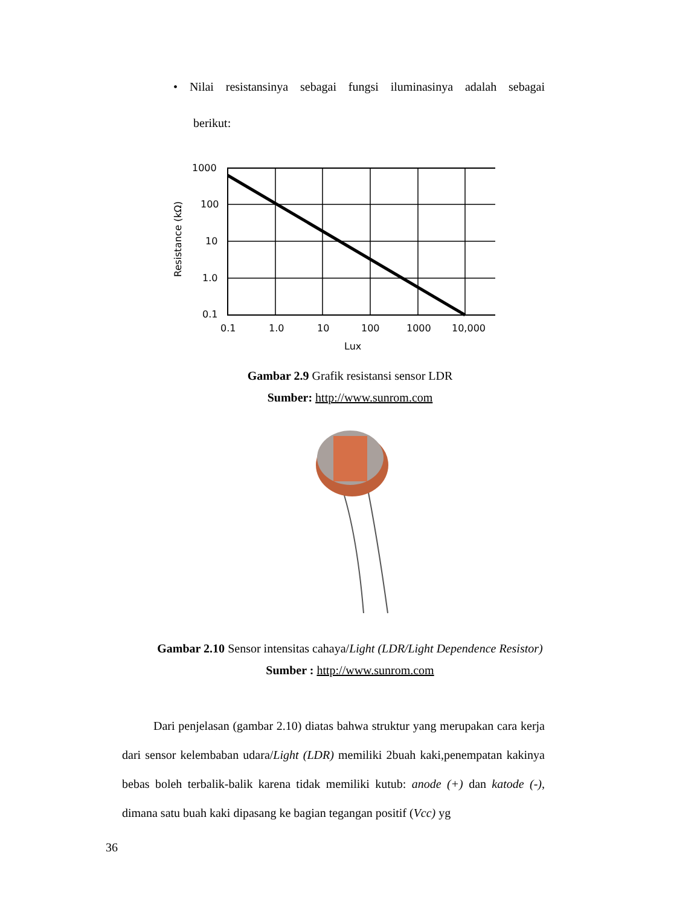• Nilai resistansinya sebagai fungsi iluminasinya adalah sebagai
berikut:
1000
100
10
1.0
0.1
0.1
1.0
10
100
1000
10,000
Lux
Resistance (kΩ)
Gambar 2.9 Grafik resistansi sensor LDR
Sumber: http://www.sunrom.com
Gambar 2.10 Sensor intensitas cahaya/Light (LDR/Light Dependence Resistor)
Sumber : http://www.sunrom.com
Dari penjelasan (gambar 2.10) diatas bahwa struktur yang merupakan cara kerja dari sensor kelembaban udara/Light (LDR) memiliki 2buah kaki,penempatan kakinya bebas boleh terbalik-balik karena tidak memiliki kutub: anode (+) dan katode (-), dimana satu buah kaki dipasang ke bagian tegangan positif (Vcc) yg
36